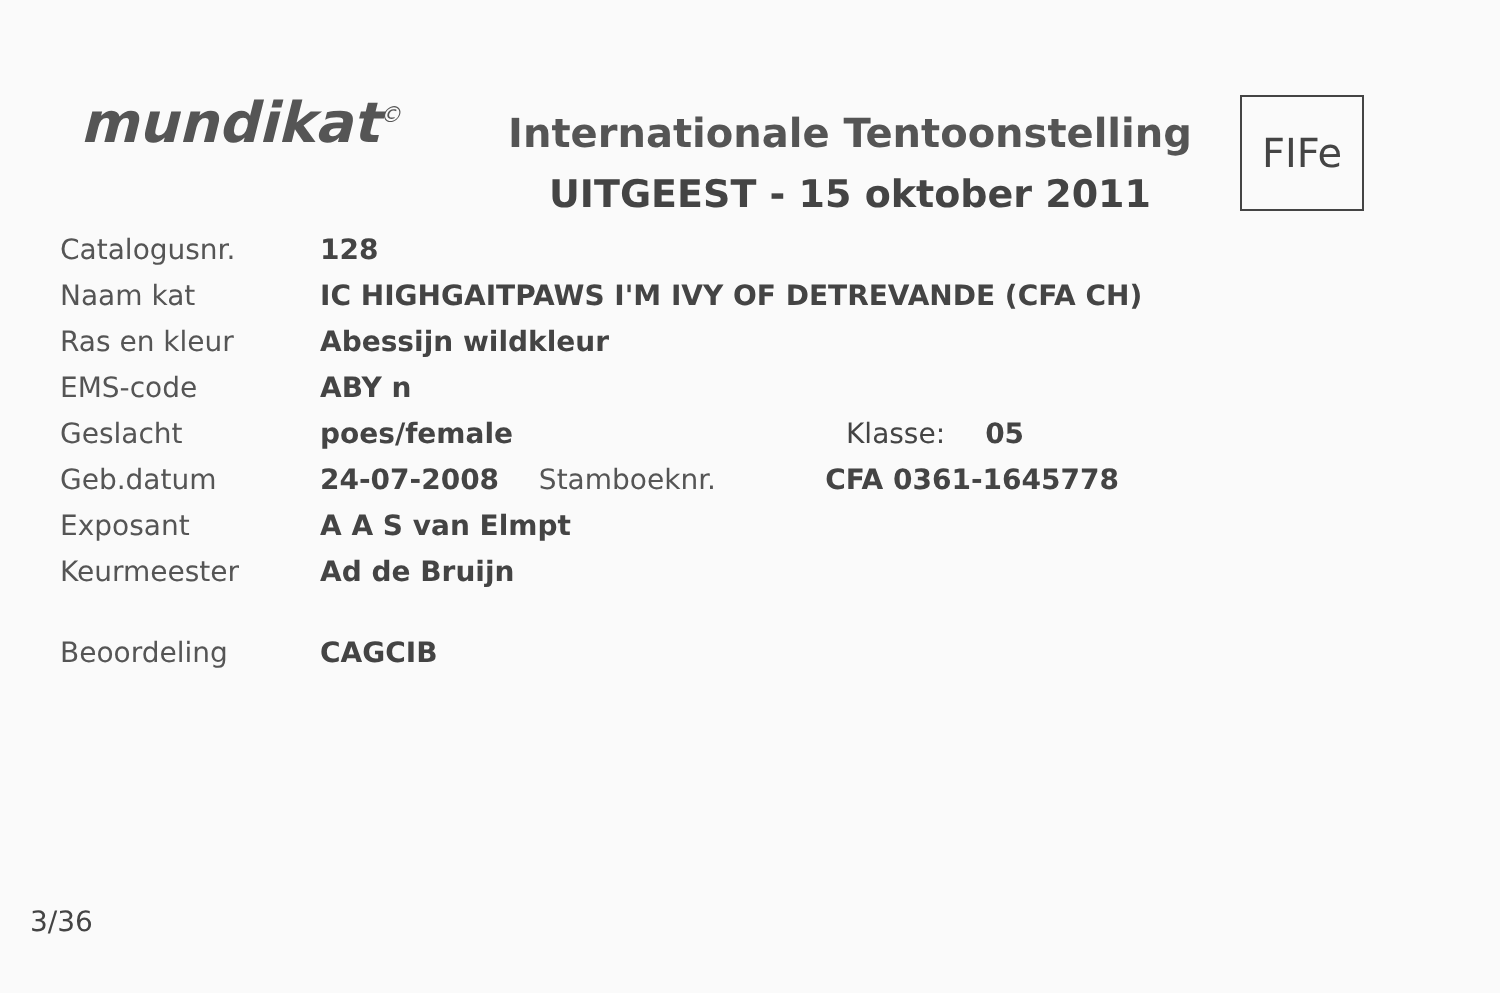mundikat<sup>©</sup>
Internationale Tentoonstelling
UITGEEST - 15 oktober 2011
FIFe
| Catalogusnr. | 128 | | | |
| Naam kat | IC HIGHGAITPAWS I'M IVY OF DETREVANDE (CFA CH) | | | |
| Ras en kleur | Abessijn wildkleur | | | |
| EMS-code | ABY n | | | |
| Geslacht | poes/female | | Klasse: | 05 |
| Geb.datum | 24-07-2008 Stamboeknr. | CFA 0361-1645778 | | |
| Exposant | A A S van Elmpt | | | |
| Keurmeester | Ad de Bruijn | | | |
| Beoordeling | CAGCIB | | | |
3/36